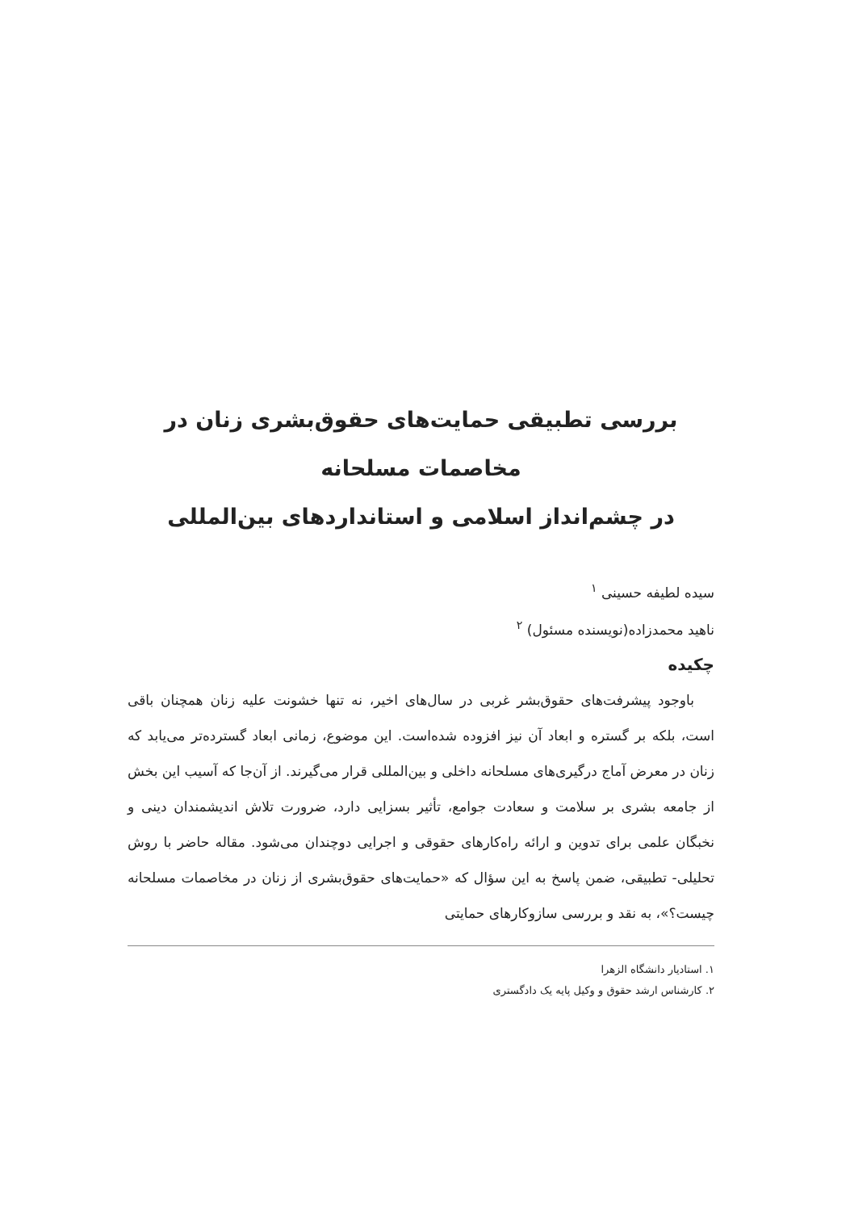بررسی تطبیقی حمایت‌های حقوق‌بشری زنان در مخاصمات مسلحانه
در چشم‌انداز اسلامی و استانداردهای بین‌المللی
سیده لطیفه حسینی <sup>۱</sup>
ناهید محمدزاده(نویسنده مسئول) <sup>۲</sup>
چکیده
باوجود پیشرفت‌های حقوق‌بشر غربی در سال‌های اخیر، نه تنها خشونت علیه زنان همچنان باقی است، بلکه بر گستره و ابعاد آن نیز افزوده شده‌است. این موضوع، زمانی ابعاد گسترده‌تر می‌یابد که زنان در معرض آماج درگیری‌های مسلحانه داخلی و بین‌المللی قرار می‌گیرند. از آن‌جا که آسیب این بخش از جامعه بشری بر سلامت و سعادت جوامع، تأثیر بسزایی دارد، ضرورت تلاش اندیشمندان دینی و نخبگان علمی برای تدوین و ارائه راه‌کارهای حقوقی و اجرایی دوچندان می‌شود. مقاله حاضر با روش تحلیلی- تطبیقی، ضمن پاسخ به این سؤال که «حمایت‌های حقوق‌بشری از زنان در مخاصمات مسلحانه چیست؟»، به نقد و بررسی سازوکارهای حمایتی
۱. استادیار دانشگاه الزهرا
۲. کارشناس ارشد حقوق و وکیل پایه یک دادگستری